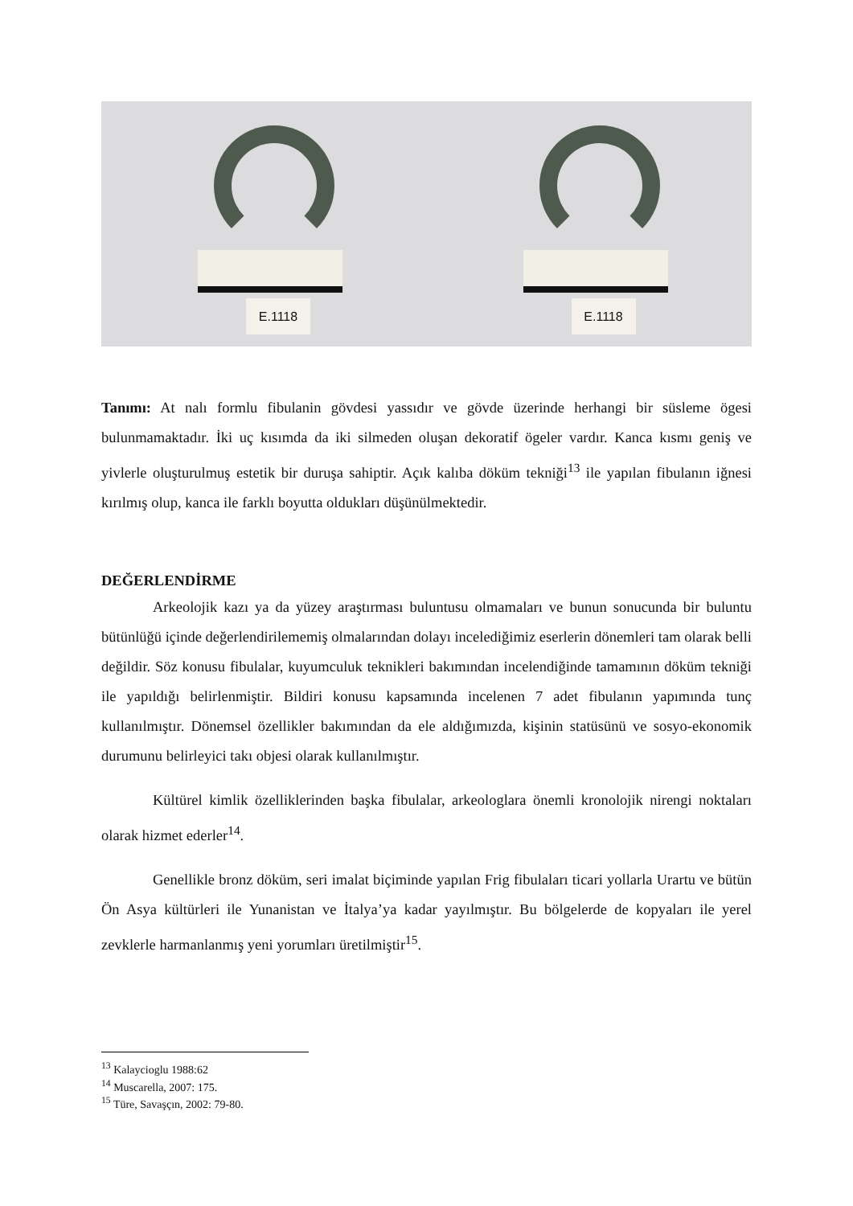E.1118
E.1118
Tanımı: At nalı formlu fibulanin gövdesi yassıdır ve gövde üzerinde herhangi bir süsleme ögesi bulunmamaktadır. İki uç kısımda da iki silmeden oluşan dekoratif ögeler vardır. Kanca kısmı geniş ve yivlerle oluşturulmuş estetik bir duruşa sahiptir. Açık kalıba döküm tekniği<sup>13</sup> ile yapılan fibulanın iğnesi kırılmış olup, kanca ile farklı boyutta oldukları düşünülmektedir.
DEĞERLENDİRME
Arkeolojik kazı ya da yüzey araştırması buluntusu olmamaları ve bunun sonucunda bir buluntu bütünlüğü içinde değerlendirilememiş olmalarından dolayı incelediğimiz eserlerin dönemleri tam olarak belli değildir. Söz konusu fibulalar, kuyumculuk teknikleri bakımından incelendiğinde tamamının döküm tekniği ile yapıldığı belirlenmiştir. Bildiri konusu kapsamında incelenen 7 adet fibulanın yapımında tunç kullanılmıştır. Dönemsel özellikler bakımından da ele aldığımızda, kişinin statüsünü ve sosyo-ekonomik durumunu belirleyici takı objesi olarak kullanılmıştır.
Kültürel kimlik özelliklerinden başka fibulalar, arkeologlara önemli kronolojik nirengi noktaları olarak hizmet ederler<sup>14</sup>.
Genellikle bronz döküm, seri imalat biçiminde yapılan Frig fibulaları ticari yollarla Urartu ve bütün Ön Asya kültürleri ile Yunanistan ve İtalya’ya kadar yayılmıştır. Bu bölgelerde de kopyaları ile yerel zevklerle harmanlanmış yeni yorumları üretilmiştir<sup>15</sup>.
<sup>13</sup> Kalaycioglu 1988:62
<sup>14</sup> Muscarella, 2007: 175.
<sup>15</sup> Türe, Savaşçın, 2002: 79-80.